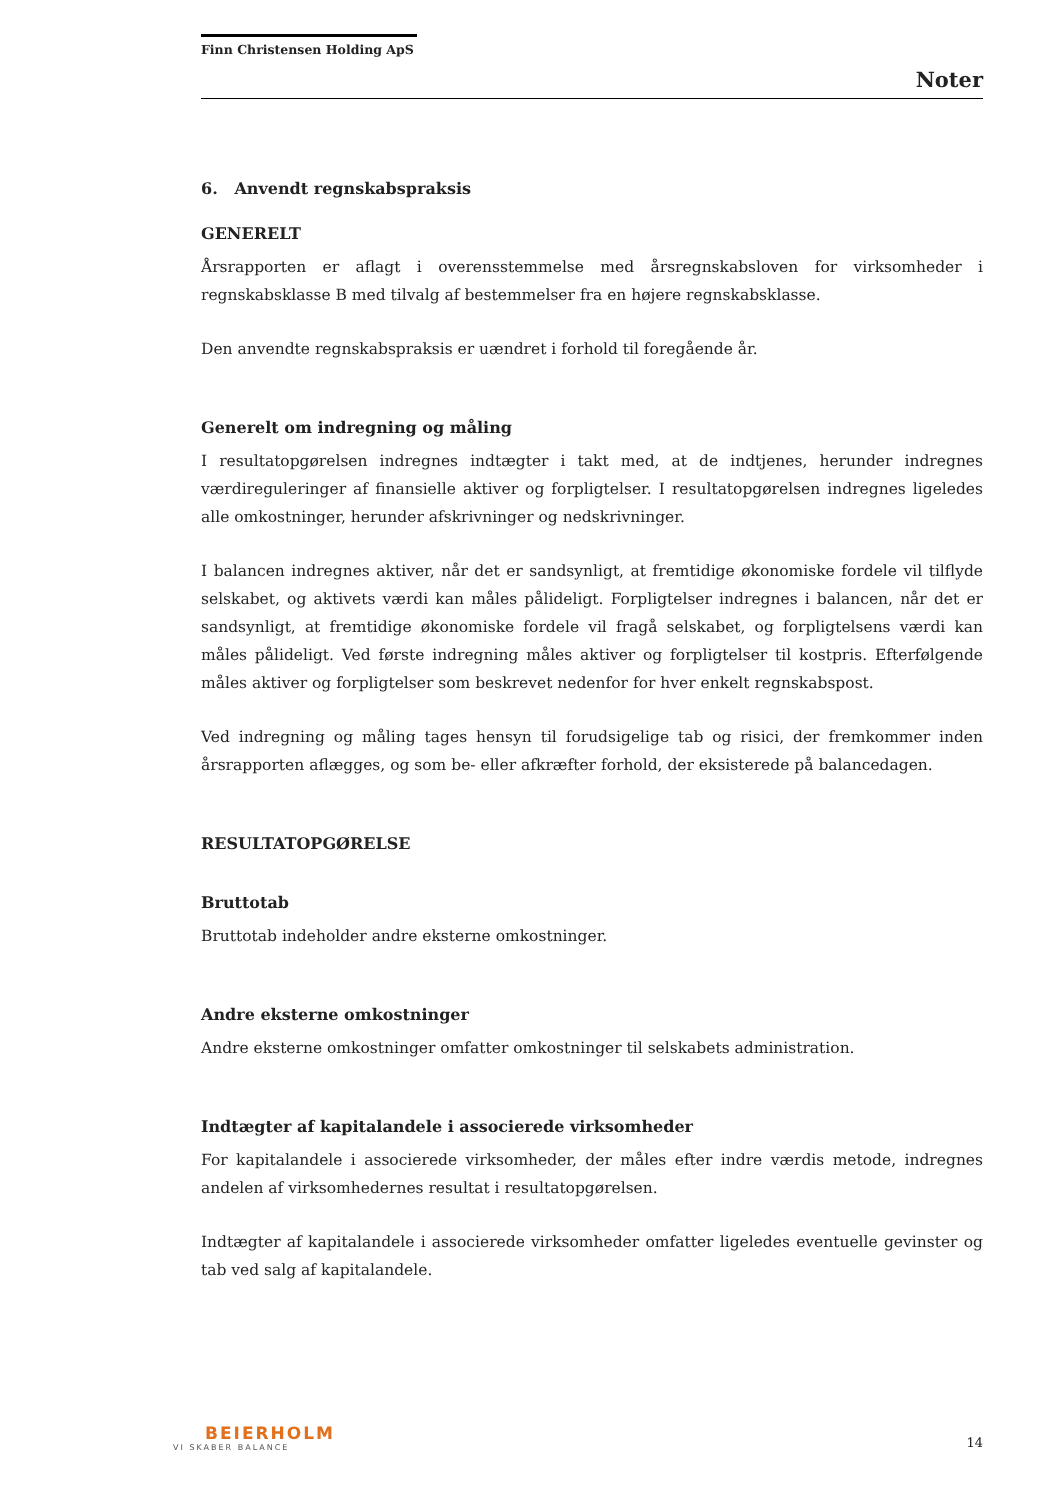Finn Christensen Holding ApS
Noter
6. Anvendt regnskabspraksis
GENERELT
Årsrapporten er aflagt i overensstemmelse med årsregnskabsloven for virksomheder i regnskabsklasse B med tilvalg af bestemmelser fra en højere regnskabsklasse.
Den anvendte regnskabspraksis er uændret i forhold til foregående år.
Generelt om indregning og måling
I resultatopgørelsen indregnes indtægter i takt med, at de indtjenes, herunder indregnes værdireguleringer af finansielle aktiver og forpligtelser. I resultatopgørelsen indregnes ligeledes alle omkostninger, herunder afskrivninger og nedskrivninger.
I balancen indregnes aktiver, når det er sandsynligt, at fremtidige økonomiske fordele vil tilflyde selskabet, og aktivets værdi kan måles pålideligt. Forpligtelser indregnes i balancen, når det er sandsynligt, at fremtidige økonomiske fordele vil fragå selskabet, og forpligtelsens værdi kan måles pålideligt. Ved første indregning måles aktiver og forpligtelser til kostpris. Efterfølgende måles aktiver og forpligtelser som beskrevet nedenfor for hver enkelt regnskabspost.
Ved indregning og måling tages hensyn til forudsigelige tab og risici, der fremkommer inden årsrapporten aflægges, og som be- eller afkræfter forhold, der eksisterede på balancedagen.
RESULTATOPGØRELSE
Bruttotab
Bruttotab indeholder andre eksterne omkostninger.
Andre eksterne omkostninger
Andre eksterne omkostninger omfatter omkostninger til selskabets administration.
Indtægter af kapitalandele i associerede virksomheder
For kapitalandele i associerede virksomheder, der måles efter indre værdis metode, indregnes andelen af virksomhedernes resultat i resultatopgørelsen.
Indtægter af kapitalandele i associerede virksomheder omfatter ligeledes eventuelle gevinster og tab ved salg af kapitalandele.
BEIERHOLM
VI SKABER BALANCE
14